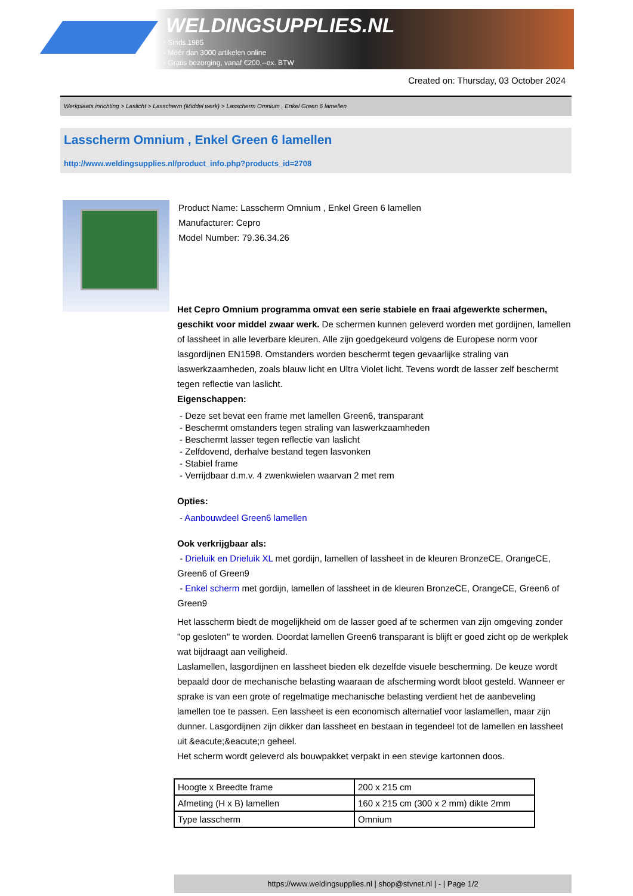WELDINGSUPPLIES.NL
- Sinds 1985
- Méér dan 3000 artikelen online
- Gratis bezorging, vanaf €200,--ex. BTW
Created on: Thursday, 03 October 2024
Werkplaats inrichting > Laslicht > Lasscherm (Middel werk) > Lasscherm Omnium , Enkel Green 6 lamellen
Lasscherm Omnium , Enkel Green 6 lamellen
http://www.weldingsupplies.nl/product_info.php?products_id=2708
Product Name: Lasscherm Omnium , Enkel Green 6 lamellen
Manufacturer: Cepro
Model Number: 79.36.34.26
Het Cepro Omnium programma omvat een serie stabiele en fraai afgewerkte schermen, geschikt voor middel zwaar werk. De schermen kunnen geleverd worden met gordijnen, lamellen of lassheet in alle leverbare kleuren. Alle zijn goedgekeurd volgens de Europese norm voor lasgordijnen EN1598. Omstanders worden beschermt tegen gevaarlijke straling van laswerkzaamheden, zoals blauw licht en Ultra Violet licht. Tevens wordt de lasser zelf beschermt tegen reflectie van laslicht.
Eigenschappen:
- Deze set bevat een frame met lamellen Green6, transparant
- Beschermt omstanders tegen straling van laswerkzaamheden
- Beschermt lasser tegen reflectie van laslicht
- Zelfdovend, derhalve bestand tegen lasvonken
- Stabiel frame
- Verrijdbaar d.m.v. 4 zwenkwielen waarvan 2 met rem
Opties:
- Aanbouwdeel Green6 lamellen
Ook verkrijgbaar als:
- Drieluik en Drieluik XL met gordijn, lamellen of lassheet in de kleuren BronzeCE, OrangeCE, Green6 of Green9
- Enkel scherm met gordijn, lamellen of lassheet in de kleuren BronzeCE, OrangeCE, Green6 of Green9
Het lasscherm biedt de mogelijkheid om de lasser goed af te schermen van zijn omgeving zonder "op gesloten" te worden. Doordat lamellen Green6 transparant is blijft er goed zicht op de werkplek wat bijdraagt aan veiligheid.
Laslamellen, lasgordijnen en lassheet bieden elk dezelfde visuele bescherming. De keuze wordt bepaald door de mechanische belasting waaraan de afscherming wordt bloot gesteld. Wanneer er sprake is van een grote of regelmatige mechanische belasting verdient het de aanbeveling lamellen toe te passen. Een lassheet is een economisch alternatief voor laslamellen, maar zijn dunner. Lasgordijnen zijn dikker dan lassheet en bestaan in tegendeel tot de lamellen en lassheet uit &eacute;&eacute;n geheel.
Het scherm wordt geleverd als bouwpakket verpakt in een stevige kartonnen doos.
| Hoogte x Breedte frame | 200 x 215 cm |
| Afmeting (H x B) lamellen | 160 x 215 cm (300 x 2 mm) dikte 2mm |
| Type lasscherm | Omnium |
https://www.weldingsupplies.nl | shop@stvnet.nl | - | Page 1/2